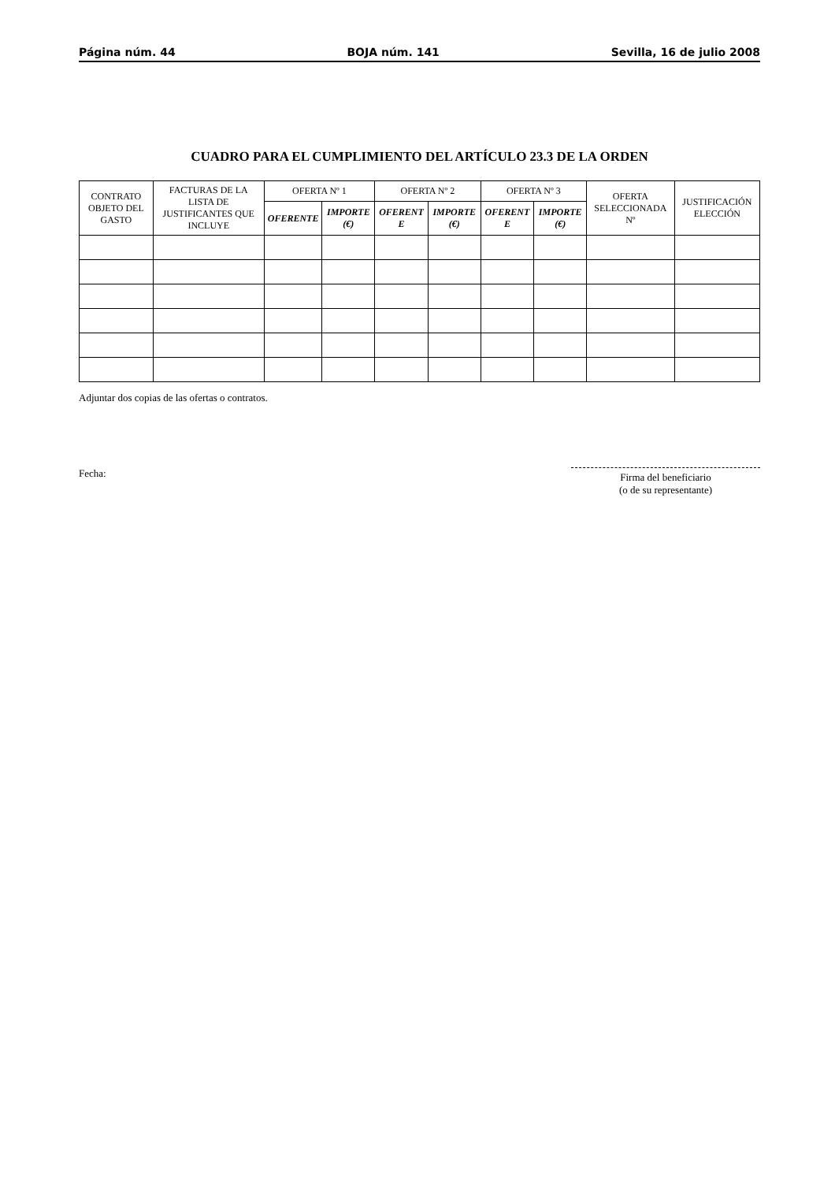Página núm. 44 BOJA núm. 141 Sevilla, 16 de julio 2008
CUADRO PARA EL CUMPLIMIENTO DEL ARTÍCULO 23.3 DE LA ORDEN
| CONTRATO OBJETO DEL GASTO | FACTURAS DE LA LISTA DE JUSTIFICANTES QUE INCLUYE | OFERTA Nº 1 | | OFERTA Nº 2 | | OFERTA Nº 3 | | OFERTA SELECCIONADA Nº | JUSTIFICACIÓN ELECCIÓN |
| --- | --- | --- | --- | --- | --- | --- | --- | --- | --- |
| | | OFERENTE | IMPORTE (€) | OFERENT E | IMPORTE (€) | OFERENT E | IMPORTE (€) | | |
Adjuntar dos copias de las ofertas o contratos.
Fecha:
Firma del beneficiario
(o de su representante)